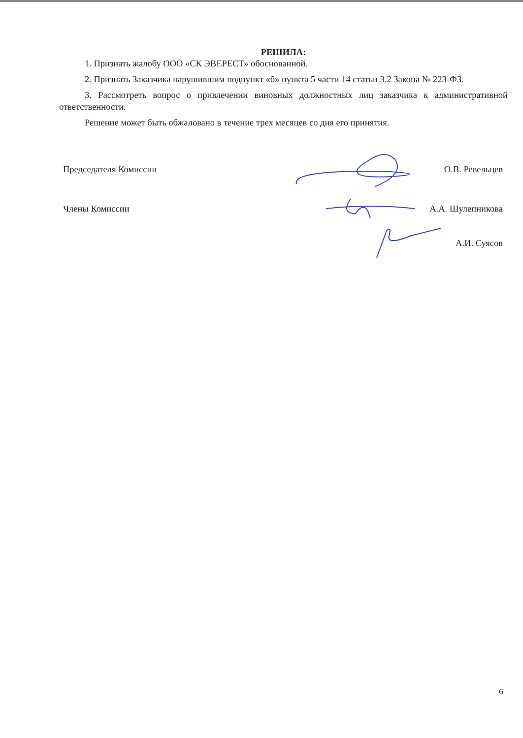РЕШИЛА:
1. Признать жалобу ООО «СК ЭВЕРЕСТ» обоснованной.
2. Признать Заказчика нарушившим подпункт «б» пункта 5 части 14 статьи 3.2 Закона № 223-ФЗ.
3. Рассмотреть вопрос о привлечении виновных должностных лиц заказчика к административной ответственности.
Решение может быть обжаловано в течение трех месяцев со дня его принятия.
Председателя Комиссии О.В. Ревельцев
Члены Комиссии А.А. Шулепникова
А.И. Суясов
6